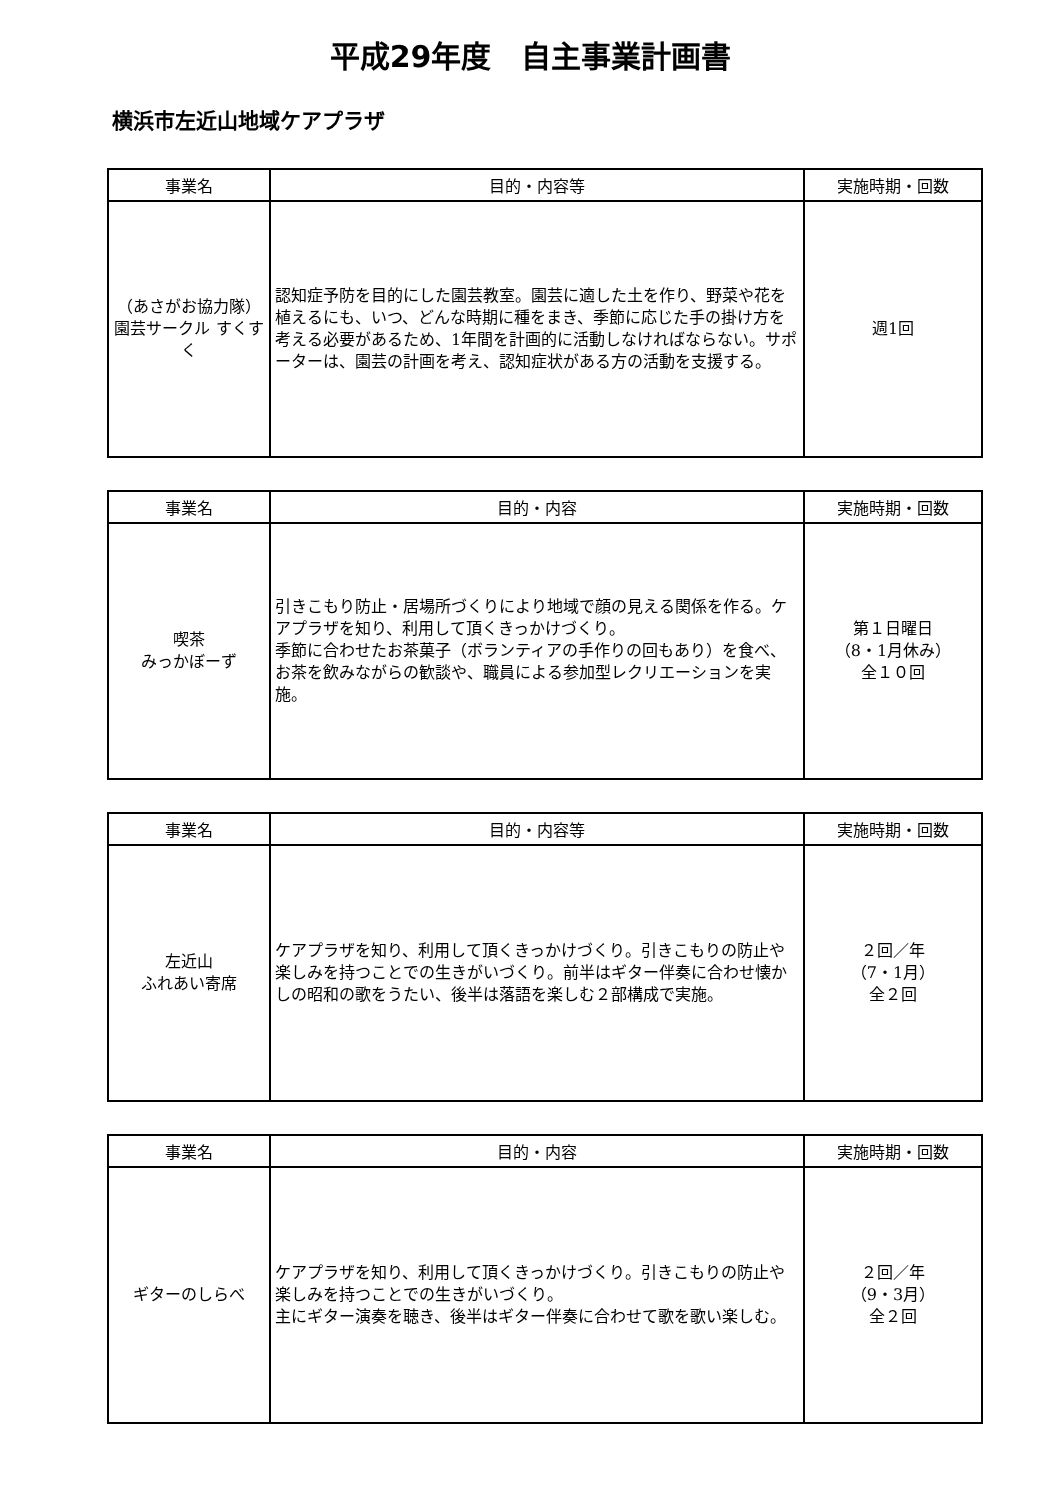平成29年度　自主事業計画書
横浜市左近山地域ケアプラザ
| 事業名 | 目的・内容等 | 実施時期・回数 |
| --- | --- | --- |
| （あさがお協力隊）園芸サークル すくすく | 認知症予防を目的にした園芸教室。園芸に適した土を作り、野菜や花を植えるにも、いつ、どんな時期に種をまき、季節に応じた手の掛け方を考える必要があるため、1年間を計画的に活動しなければならない。サポーターは、園芸の計画を考え、認知症状がある方の活動を支援する。 | 週1回 |
| 事業名 | 目的・内容 | 実施時期・回数 |
| --- | --- | --- |
| 喫茶 みっかぼーず | 引きこもり防止・居場所づくりにより地域で顔の見える関係を作る。ケアプラザを知り、利用して頂くきっかけづくり。 季節に合わせたお茶菓子（ボランティアの手作りの回もあり）を食べ、お茶を飲みながらの歓談や、職員による参加型レクリエーションを実施。 | 第１日曜日 （8・1月休み） 全１０回 |
| 事業名 | 目的・内容等 | 実施時期・回数 |
| --- | --- | --- |
| 左近山 ふれあい寄席 | ケアプラザを知り、利用して頂くきっかけづくり。引きこもりの防止や楽しみを持つことでの生きがいづくり。前半はギター伴奏に合わせ懐かしの昭和の歌をうたい、後半は落語を楽しむ２部構成で実施。 | ２回／年 （7・1月） 全２回 |
| 事業名 | 目的・内容 | 実施時期・回数 |
| --- | --- | --- |
| ギターのしらべ | ケアプラザを知り、利用して頂くきっかけづくり。引きこもりの防止や楽しみを持つことでの生きがいづくり。 主にギター演奏を聴き、後半はギター伴奏に合わせて歌を歌い楽しむ。 | ２回／年 （9・3月） 全２回 |